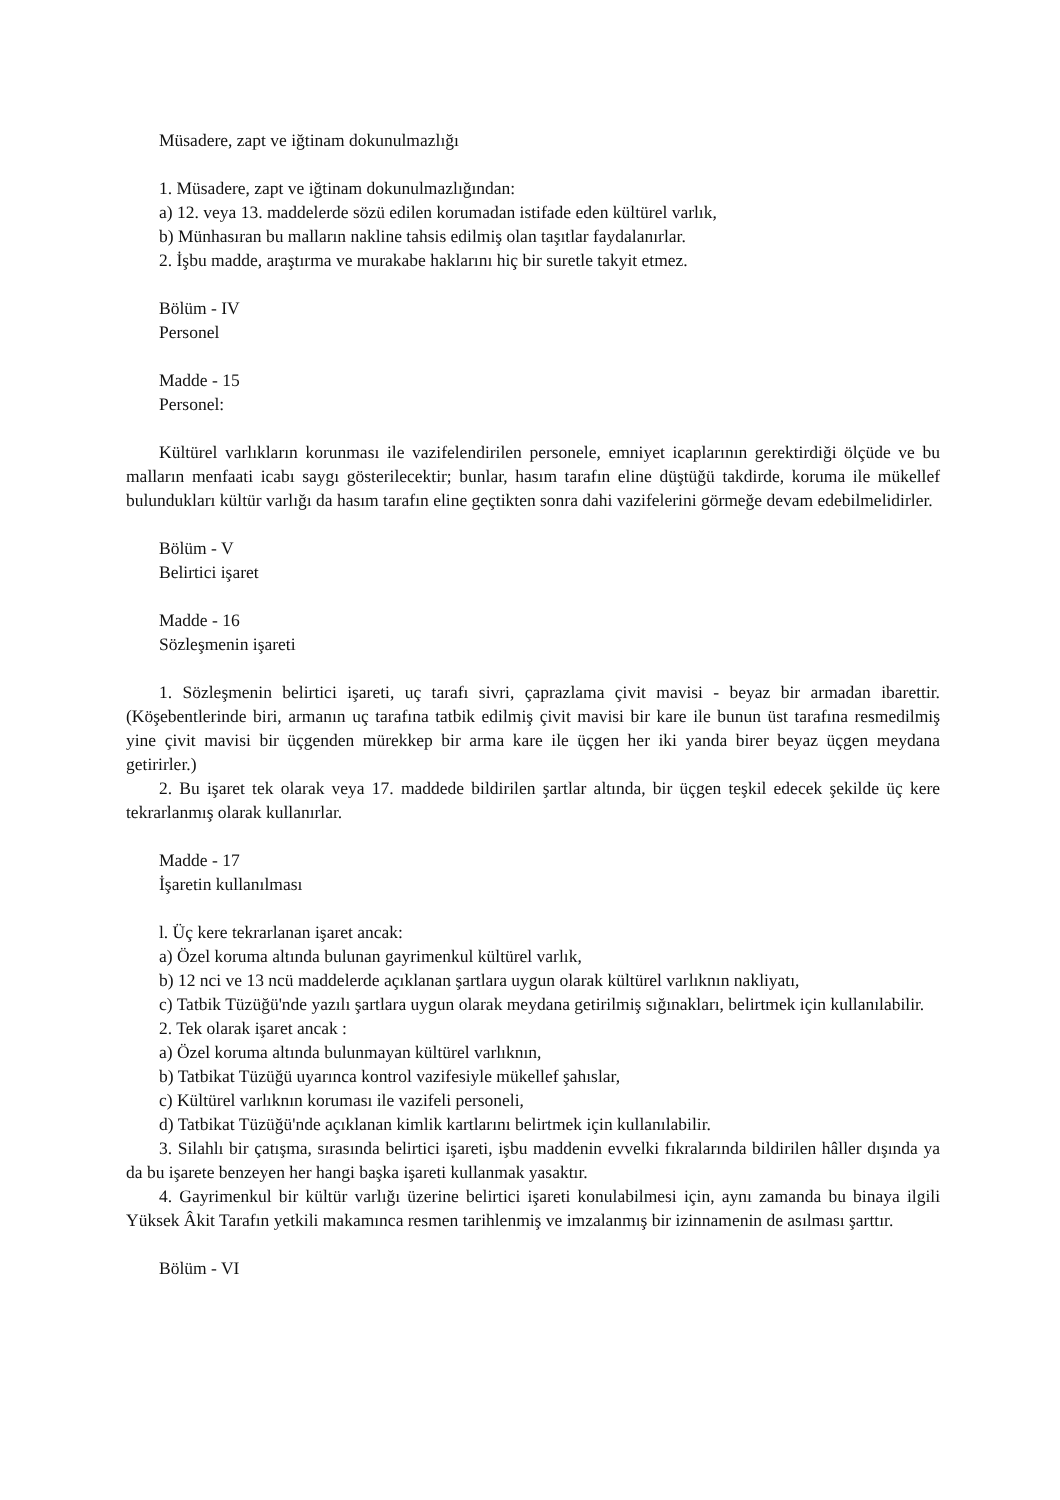Müsadere, zapt ve iğtinam dokunulmazlığı
1. Müsadere, zapt ve iğtinam dokunulmazlığından:
a) 12. veya 13. maddelerde sözü edilen korumadan istifade eden kültürel varlık,
b) Münhasıran bu malların nakline tahsis edilmiş olan taşıtlar faydalanırlar.
2. İşbu madde, araştırma ve murakabe haklarını hiç bir suretle takyit etmez.
Bölüm - IV
Personel
Madde - 15
Personel:
Kültürel varlıkların korunması ile vazifelendirilen personele, emniyet icaplarının gerektirdiği ölçüde ve bu malların menfaati icabı saygı gösterilecektir; bunlar, hasım tarafın eline düştüğü takdirde, koruma ile mükellef bulundukları kültür varlığı da hasım tarafın eline geçtikten sonra dahi vazifelerini görmeğe devam edebilmelidirler.
Bölüm - V
Belirtici işaret
Madde - 16
Sözleşmenin işareti
1. Sözleşmenin belirtici işareti, uç tarafı sivri, çaprazlama çivit mavisi - beyaz bir armadan ibarettir. (Köşebentlerinde biri, armanın uç tarafına tatbik edilmiş çivit mavisi bir kare ile bunun üst tarafına resmedilmiş yine çivit mavisi bir üçgenden mürekkep bir arma kare ile üçgen her iki yanda birer beyaz üçgen meydana getirirler.)
2. Bu işaret tek olarak veya 17. maddede bildirilen şartlar altında, bir üçgen teşkil edecek şekilde üç kere tekrarlanmış olarak kullanırlar.
Madde - 17
İşaretin kullanılması
l. Üç kere tekrarlanan işaret ancak:
a) Özel koruma altında bulunan gayrimenkul kültürel varlık,
b) 12 nci ve 13 ncü maddelerde açıklanan şartlara uygun olarak kültürel varlıknın nakliyatı,
c) Tatbik Tüzüğü'nde yazılı şartlara uygun olarak meydana getirilmiş sığınakları, belirtmek için kullanılabilir.
2. Tek olarak işaret ancak :
a) Özel koruma altında bulunmayan kültürel varlıknın,
b) Tatbikat Tüzüğü uyarınca kontrol vazifesiyle mükellef şahıslar,
c) Kültürel varlıknın koruması ile vazifeli personeli,
d) Tatbikat Tüzüğü'nde açıklanan kimlik kartlarını belirtmek için kullanılabilir.
3. Silahlı bir çatışma, sırasında belirtici işareti, işbu maddenin evvelki fıkralarında bildirilen hâller dışında ya da bu işarete benzeyen her hangi başka işareti kullanmak yasaktır.
4. Gayrimenkul bir kültür varlığı üzerine belirtici işareti konulabilmesi için, aynı zamanda bu binaya ilgili Yüksek Âkit Tarafın yetkili makamınca resmen tarihlenmiş ve imzalanmış bir izinnamenin de asılması şarttır.
Bölüm - VI